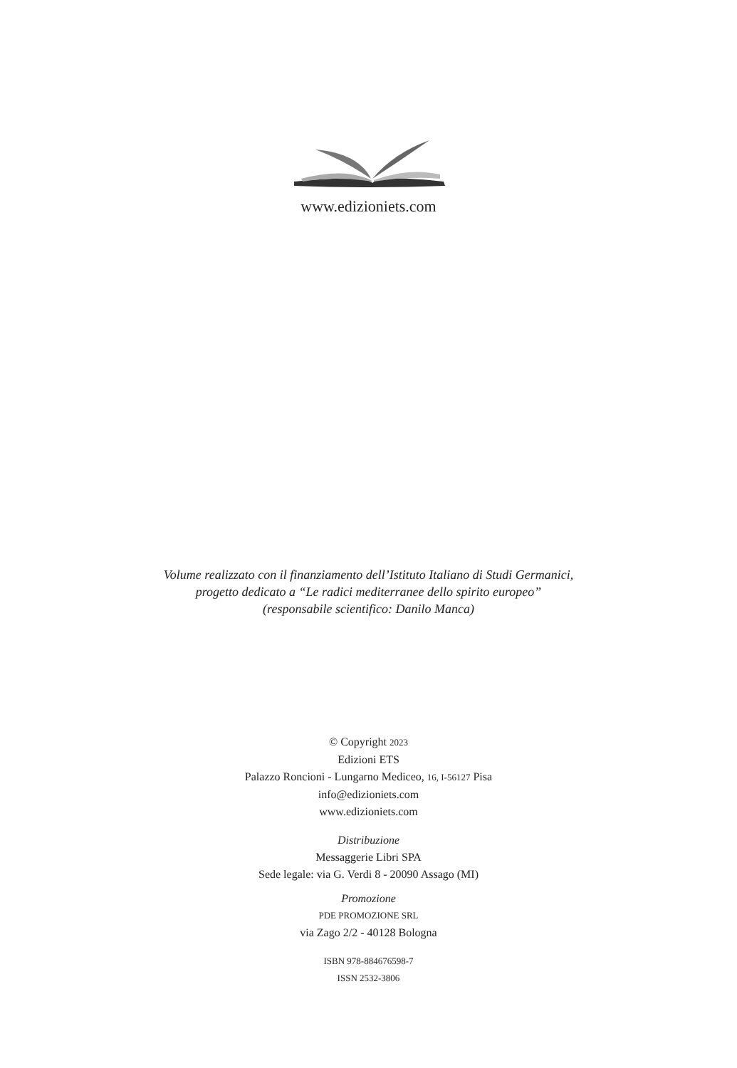www.edizioniets.com
Volume realizzato con il finanziamento dell’Istituto Italiano di Studi Germanici,
progetto dedicato a “Le radici mediterranee dello spirito europeo”
(responsabile scientifico: Danilo Manca)
© Copyright 2023
Edizioni ETS
Palazzo Roncioni - Lungarno Mediceo, 16, I-56127 Pisa
info@edizioniets.com
www.edizioniets.com
Distribuzione
Messaggerie Libri SPA
Sede legale: via G. Verdi 8 - 20090 Assago (MI)
Promozione
PDE PROMOZIONE SRL
via Zago 2/2 - 40128 Bologna
ISBN 978-884676598-7
ISSN 2532-3806